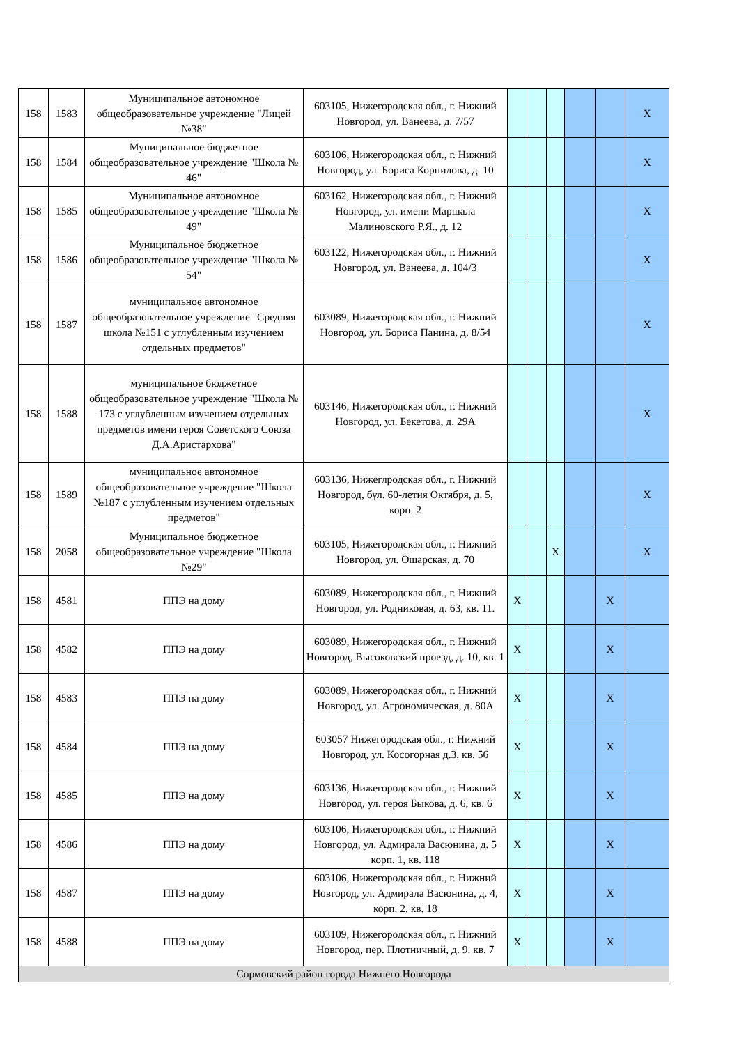| 158 | 1583 | Муниципальное автономное общеобразовательное учреждение "Лицей №38" | 603105, Нижегородская обл., г. Нижний Новгород, ул. Ванеева, д. 7/57 | | | | | | X |
| 158 | 1584 | Муниципальное бюджетное общеобразовательное учреждение "Школа № 46" | 603106, Нижегородская обл., г. Нижний Новгород, ул. Бориса Корнилова, д. 10 | | | | | | X |
| 158 | 1585 | Муниципальное автономное общеобразовательное учреждение "Школа № 49" | 603162, Нижегородская обл., г. Нижний Новгород, ул. имени Маршала Малиновского Р.Я., д. 12 | | | | | | X |
| 158 | 1586 | Муниципальное бюджетное общеобразовательное учреждение "Школа № 54" | 603122, Нижегородская обл., г. Нижний Новгород, ул. Ванеева, д. 104/3 | | | | | | X |
| 158 | 1587 | муниципальное автономное общеобразовательное учреждение "Средняя школа №151 с углубленным изучением отдельных предметов" | 603089, Нижегородская обл., г. Нижний Новгород, ул. Бориса Панина, д. 8/54 | | | | | | X |
| 158 | 1588 | муниципальное бюджетное общеобразовательное учреждение "Школа № 173 с углубленным изучением отдельных предметов имени героя Советского Союза Д.А.Аристархова" | 603146, Нижегородская обл., г. Нижний Новгород, ул. Бекетова, д. 29А | | | | | | X |
| 158 | 1589 | муниципальное автономное общеобразовательное учреждение "Школа №187 с углубленным изучением отдельных предметов" | 603136, Нижеглродская обл., г. Нижний Новгород, бул. 60-летия Октября, д. 5, корп. 2 | | | | | | X |
| 158 | 2058 | Муниципальное бюджетное общеобразовательное учреждение "Школа №29" | 603105, Нижегородская обл., г. Нижний Новгород, ул. Ошарская, д. 70 | | | X | | | X |
| 158 | 4581 | ППЭ на дому | 603089, Нижегородская обл., г. Нижний Новгород, ул. Родниковая, д. 63, кв. 11. | X | | | | X | |
| 158 | 4582 | ППЭ на дому | 603089, Нижегородская обл., г. Нижний Новгород, Высоковский проезд, д. 10, кв. 1 | X | | | | X | |
| 158 | 4583 | ППЭ на дому | 603089, Нижегородская обл., г. Нижний Новгород, ул. Агрономическая, д. 80А | X | | | | X | |
| 158 | 4584 | ППЭ на дому | 603057 Нижегородская обл., г. Нижний Новгород, ул. Косогорная д.3, кв. 56 | X | | | | X | |
| 158 | 4585 | ППЭ на дому | 603136, Нижегородская обл., г. Нижний Новгород, ул. героя Быкова, д. 6, кв. 6 | X | | | | X | |
| 158 | 4586 | ППЭ на дому | 603106, Нижегородская обл., г. Нижний Новгород, ул. Адмирала Васюнина, д. 5 корп. 1, кв. 118 | X | | | | X | |
| 158 | 4587 | ППЭ на дому | 603106, Нижегородская обл., г. Нижний Новгород, ул. Адмирала Васюнина, д. 4, корп. 2, кв. 18 | X | | | | X | |
| 158 | 4588 | ППЭ на дому | 603109, Нижегородская обл., г. Нижний Новгород, пер. Плотничный, д. 9. кв. 7 | X | | | | X | |
| Сормовский район города Нижнего Новгорода | | | | | | | | | |